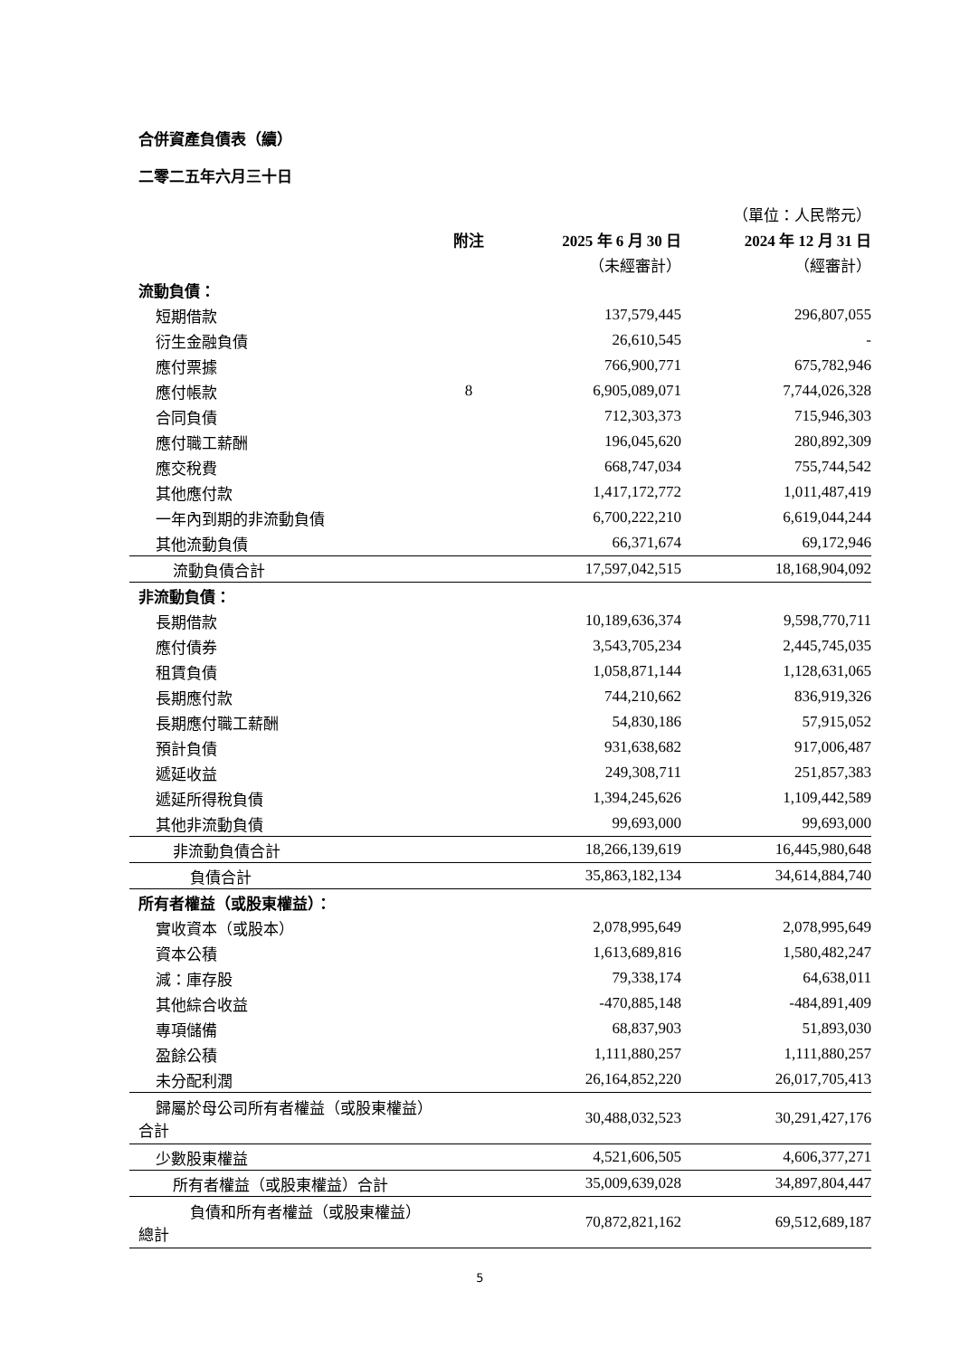合併資產負債表（續）
二零二五年六月三十日
| | | | （單位：人民幣元） |
| | 附注 | 2025 年 6 月 30 日 | 2024 年 12 月 31 日 |
| | | （未經審計） | （經審計） |
| 流動負債： | | | |
| 短期借款 | | 137,579,445 | 296,807,055 |
| 衍生金融負債 | | 26,610,545 | - |
| 應付票據 | | 766,900,771 | 675,782,946 |
| 應付帳款 | 8 | 6,905,089,071 | 7,744,026,328 |
| 合同負債 | | 712,303,373 | 715,946,303 |
| 應付職工薪酬 | | 196,045,620 | 280,892,309 |
| 應交稅費 | | 668,747,034 | 755,744,542 |
| 其他應付款 | | 1,417,172,772 | 1,011,487,419 |
| 一年內到期的非流動負債 | | 6,700,222,210 | 6,619,044,244 |
| 其他流動負債 | | 66,371,674 | 69,172,946 |
| 流動負債合計 | | 17,597,042,515 | 18,168,904,092 |
| 非流動負債： | | | |
| 長期借款 | | 10,189,636,374 | 9,598,770,711 |
| 應付債券 | | 3,543,705,234 | 2,445,745,035 |
| 租賃負債 | | 1,058,871,144 | 1,128,631,065 |
| 長期應付款 | | 744,210,662 | 836,919,326 |
| 長期應付職工薪酬 | | 54,830,186 | 57,915,052 |
| 預計負債 | | 931,638,682 | 917,006,487 |
| 遞延收益 | | 249,308,711 | 251,857,383 |
| 遞延所得稅負債 | | 1,394,245,626 | 1,109,442,589 |
| 其他非流動負債 | | 99,693,000 | 99,693,000 |
| 非流動負債合計 | | 18,266,139,619 | 16,445,980,648 |
| 負債合計 | | 35,863,182,134 | 34,614,884,740 |
| 所有者權益（或股東權益）： | | | |
| 實收資本（或股本） | | 2,078,995,649 | 2,078,995,649 |
| 資本公積 | | 1,613,689,816 | 1,580,482,247 |
| 減：庫存股 | | 79,338,174 | 64,638,011 |
| 其他綜合收益 | | -470,885,148 | -484,891,409 |
| 專項儲備 | | 68,837,903 | 51,893,030 |
| 盈餘公積 | | 1,111,880,257 | 1,111,880,257 |
| 未分配利潤 | | 26,164,852,220 | 26,017,705,413 |
| 歸屬於母公司所有者權益（或股東權益）合計 | | 30,488,032,523 | 30,291,427,176 |
| 少數股東權益 | | 4,521,606,505 | 4,606,377,271 |
| 所有者權益（或股東權益）合計 | | 35,009,639,028 | 34,897,804,447 |
| 負債和所有者權益（或股東權益）總計 | | 70,872,821,162 | 69,512,689,187 |
5